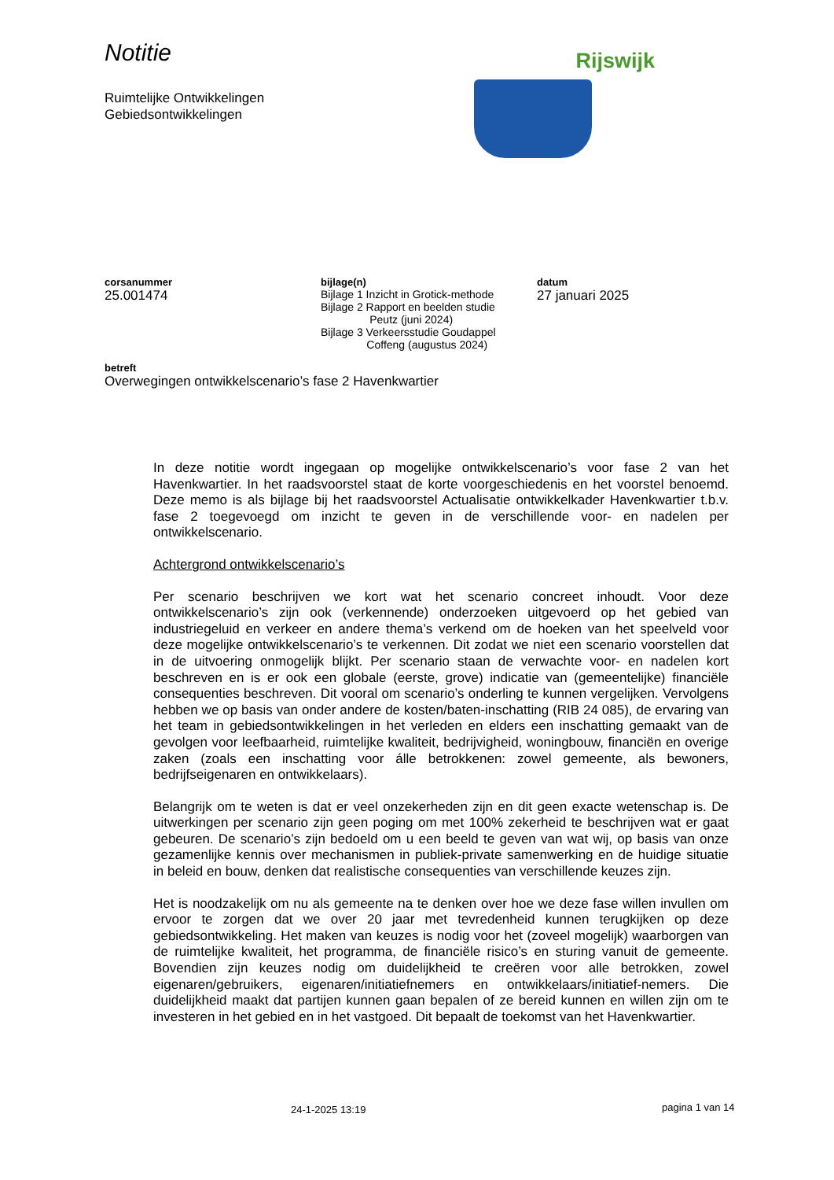Notitie
Ruimtelijke Ontwikkelingen
Gebiedsontwikkelingen
Rijswijk
corsanummer
25.001474
bijlage(n)
Bijlage 1 Inzicht in Grotick-methode
Bijlage 2 Rapport en beelden studie
Peutz (juni 2024)
Bijlage 3 Verkeersstudie Goudappel
Coffeng (augustus 2024)
datum
27 januari 2025
betreft
Overwegingen ontwikkelscenario’s fase 2 Havenkwartier
In deze notitie wordt ingegaan op mogelijke ontwikkelscenario’s voor fase 2 van het Havenkwartier. In het raadsvoorstel staat de korte voorgeschiedenis en het voorstel benoemd. Deze memo is als bijlage bij het raadsvoorstel Actualisatie ontwikkelkader Havenkwartier t.b.v. fase 2 toegevoegd om inzicht te geven in de verschillende voor- en nadelen per ontwikkelscenario.
Achtergrond ontwikkelscenario’s
Per scenario beschrijven we kort wat het scenario concreet inhoudt. Voor deze ontwikkelscenario’s zijn ook (verkennende) onderzoeken uitgevoerd op het gebied van industriegeluid en verkeer en andere thema’s verkend om de hoeken van het speelveld voor deze mogelijke ontwikkelscenario’s te verkennen. Dit zodat we niet een scenario voorstellen dat in de uitvoering onmogelijk blijkt. Per scenario staan de verwachte voor- en nadelen kort beschreven en is er ook een globale (eerste, grove) indicatie van (gemeentelijke) financiële consequenties beschreven. Dit vooral om scenario’s onderling te kunnen vergelijken. Vervolgens hebben we op basis van onder andere de kosten/baten-inschatting (RIB 24 085), de ervaring van het team in gebiedsontwikkelingen in het verleden en elders een inschatting gemaakt van de gevolgen voor leefbaarheid, ruimtelijke kwaliteit, bedrijvigheid, woningbouw, financiën en overige zaken (zoals een inschatting voor álle betrokkenen: zowel gemeente, als bewoners, bedrijfseigenaren en ontwikkelaars).
Belangrijk om te weten is dat er veel onzekerheden zijn en dit geen exacte wetenschap is. De uitwerkingen per scenario zijn geen poging om met 100% zekerheid te beschrijven wat er gaat gebeuren. De scenario’s zijn bedoeld om u een beeld te geven van wat wij, op basis van onze gezamenlijke kennis over mechanismen in publiek-private samenwerking en de huidige situatie in beleid en bouw, denken dat realistische consequenties van verschillende keuzes zijn.
Het is noodzakelijk om nu als gemeente na te denken over hoe we deze fase willen invullen om ervoor te zorgen dat we over 20 jaar met tevredenheid kunnen terugkijken op deze gebiedsontwikkeling. Het maken van keuzes is nodig voor het (zoveel mogelijk) waarborgen van de ruimtelijke kwaliteit, het programma, de financiële risico’s en sturing vanuit de gemeente. Bovendien zijn keuzes nodig om duidelijkheid te creëren voor alle betrokken, zowel eigenaren/gebruikers, eigenaren/initiatiefnemers en ontwikkelaars/initiatief-nemers. Die duidelijkheid maakt dat partijen kunnen gaan bepalen of ze bereid kunnen en willen zijn om te investeren in het gebied en in het vastgoed. Dit bepaalt de toekomst van het Havenkwartier.
24-1-2025 13:19 pagina 1 van 14